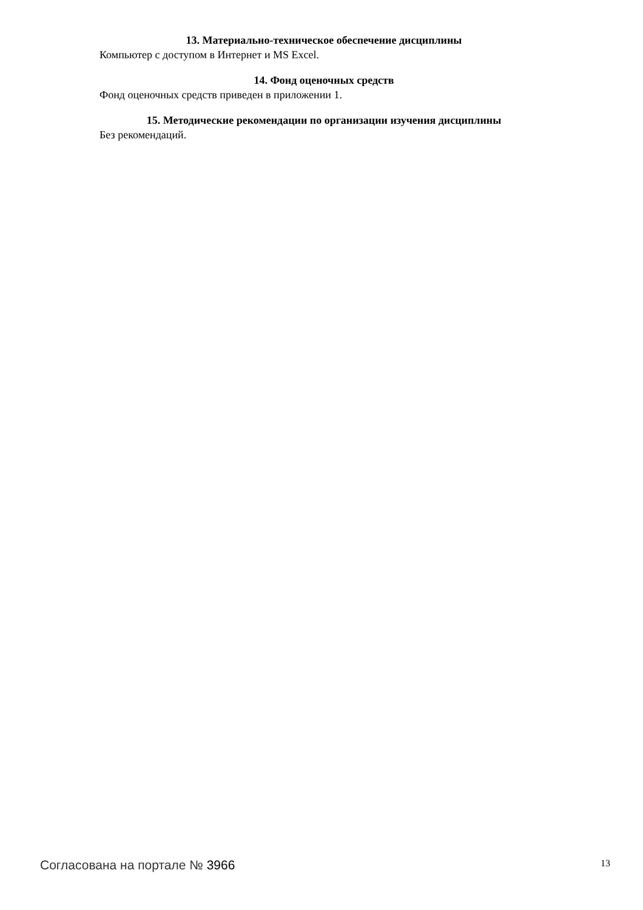13. Материально-техническое обеспечение дисциплины
Компьютер с доступом в Интернет и MS Excel.
14. Фонд оценочных средств
Фонд оценочных средств приведен в приложении 1.
15. Методические рекомендации по организации изучения дисциплины
Без рекомендаций.
Согласована на портале № 3966 13